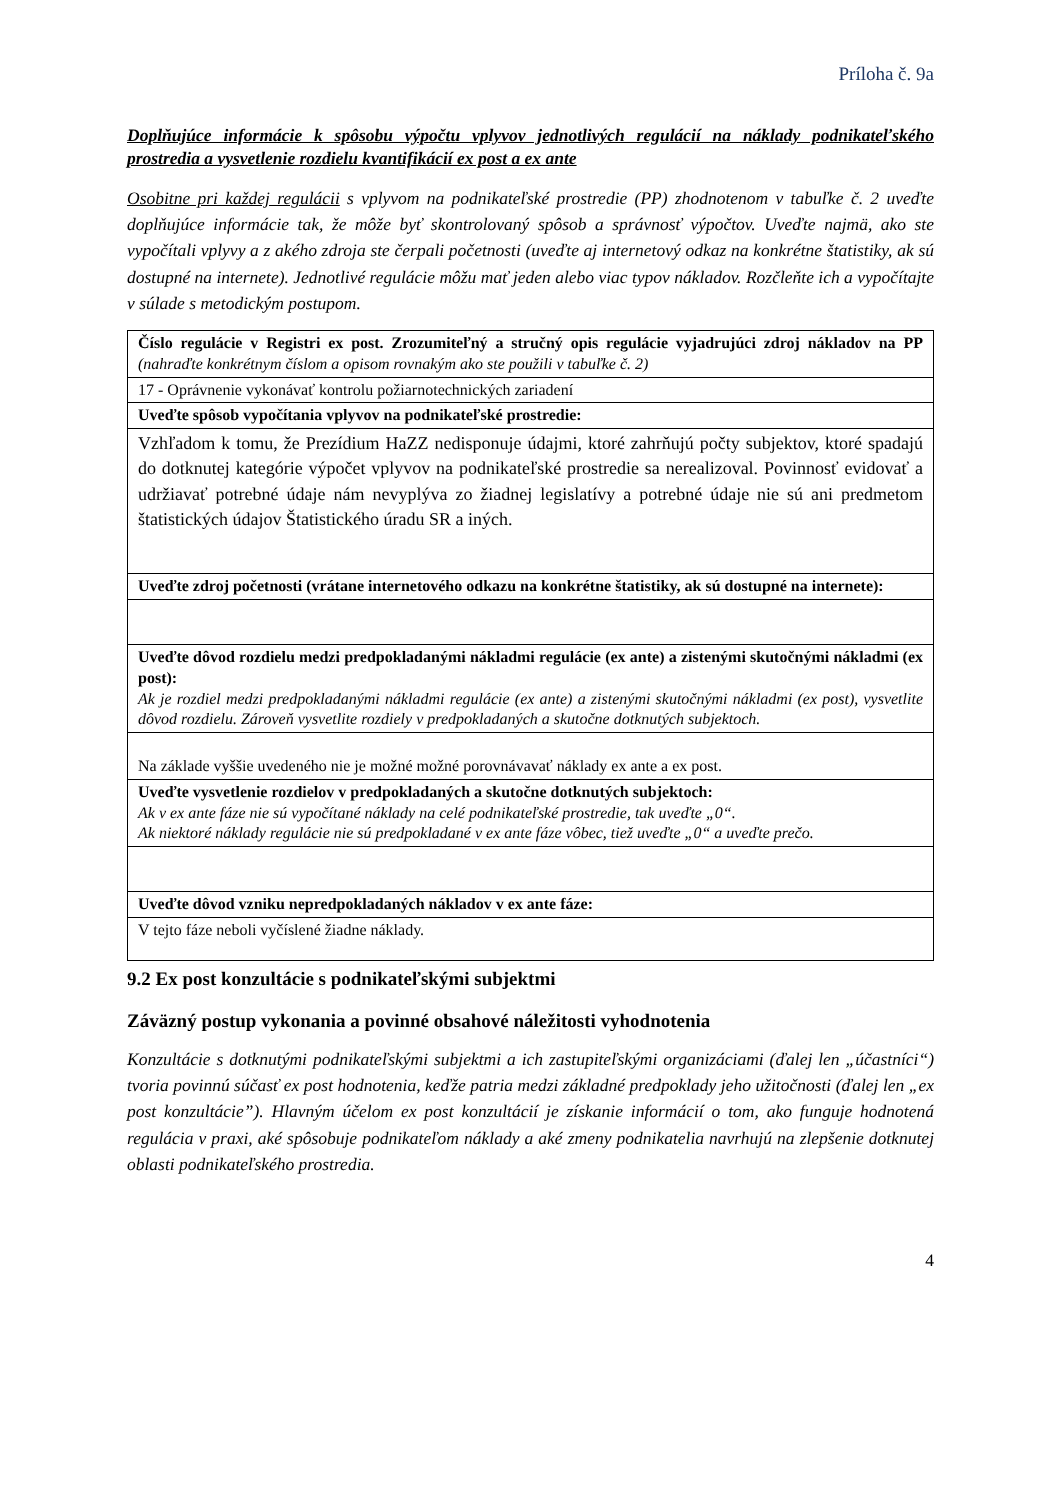Príloha č. 9a
Doplňujúce informácie k spôsobu výpočtu vplyvov jednotlivých regulácií na náklady podnikateľského prostredia a vysvetlenie rozdielu kvantifikácií ex post a ex ante
Osobitne pri každej regulácii s vplyvom na podnikateľské prostredie (PP) zhodnotenom v tabuľke č. 2 uveďte doplňujúce informácie tak, že môže byť skontrolovaný spôsob a správnosť výpočtov. Uveďte najmä, ako ste vypočítali vplyvy a z akého zdroja ste čerpali početnosti (uveďte aj internetový odkaz na konkrétne štatistiky, ak sú dostupné na internete). Jednotlivé regulácie môžu mať jeden alebo viac typov nákladov. Rozčleňte ich a vypočítajte v súlade s metodickým postupom.
| Číslo regulácie v Registri ex post. Zrozumiteľný a stručný opis regulácie vyjadrujúci zdroj nákladov na PP (nahraďte konkrétnym číslom a opisom rovnakým ako ste použili v tabuľke č. 2) |
| 17 - Oprávnenie vykonávať kontrolu požiarnotechnických zariadení |
| Uveďte spôsob vypočítania vplyvov na podnikateľské prostredie: |
| Vzhľadom k tomu, že Prezídium HaZZ nedisponuje údajmi, ktoré zahrňujú počty subjektov, ktoré spadajú do dotknutej kategórie výpočet vplyvov na podnikateľské prostredie sa nerealizoval. Povinnosť evidovať a udržiavať potrebné údaje nám nevyplýva zo žiadnej legislatívy a potrebné údaje nie sú ani predmetom štatistických údajov Štatistického úradu SR a iných. |
| Uveďte zdroj početnosti (vrátane internetového odkazu na konkrétne štatistiky, ak sú dostupné na internete): |
| Uveďte dôvod rozdielu medzi predpokladanými nákladmi regulácie (ex ante) a zistenými skutočnými nákladmi (ex post): Ak je rozdiel medzi predpokladanými nákladmi regulácie (ex ante) a zistenými skutočnými nákladmi (ex post), vysvetlite dôvod rozdielu. Zároveň vysvetlite rozdiely v predpokladaných a skutočne dotknutých subjektoch. |
| Na základe vyššie uvedeného nie je možné možné porovnávavať náklady ex ante a ex post. |
| Uveďte vysvetlenie rozdielov v predpokladaných a skutočne dotknutých subjektoch: Ak v ex ante fáze nie sú vypočítané náklady na celé podnikateľské prostredie, tak uveďte „0“. Ak niektoré náklady regulácie nie sú predpokladané v ex ante fáze vôbec, tiež uveďte „0“ a uveďte prečo. |
| Uveďte dôvod vzniku nepredpokladaných nákladov v ex ante fáze: |
| V tejto fáze neboli vyčíslené žiadne náklady. |
9.2 Ex post konzultácie s podnikateľskými subjektmi
Záväzný postup vykonania a povinné obsahové náležitosti vyhodnotenia
Konzultácie s dotknutými podnikateľskými subjektmi a ich zastupiteľskými organizáciami (ďalej len „účastníci“) tvoria povinnú súčasť ex post hodnotenia, keďže patria medzi základné predpoklady jeho užitočnosti (ďalej len „ex post konzultácie”). Hlavným účelom ex post konzultácií je získanie informácií o tom, ako funguje hodnotená regulácia v praxi, aké spôsobuje podnikateľom náklady a aké zmeny podnikatelia navrhujú na zlepšenie dotknutej oblasti podnikateľského prostredia.
4